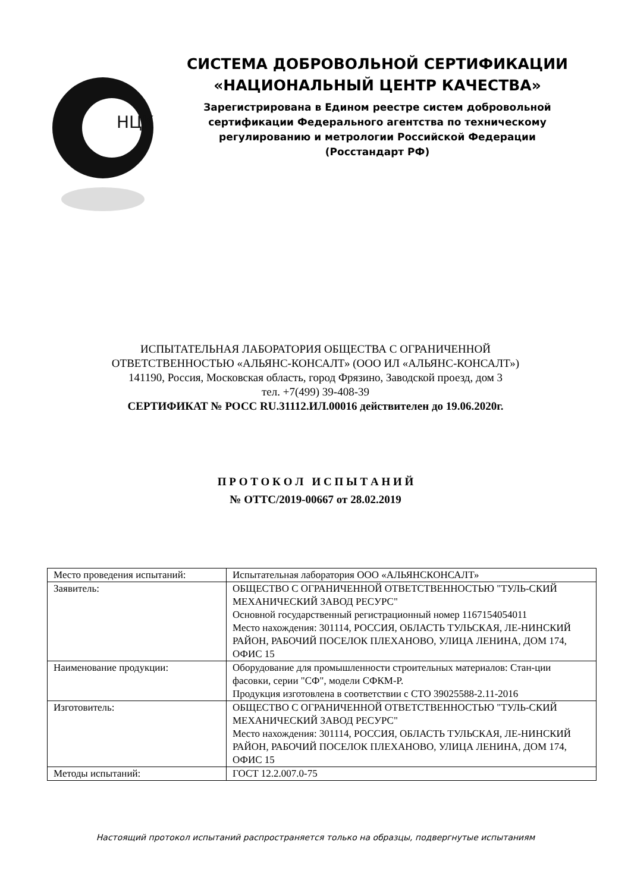НЦК
СИСТЕМА ДОБРОВОЛЬНОЙ СЕРТИФИКАЦИИ
«НАЦИОНАЛЬНЫЙ ЦЕНТР КАЧЕСТВА»
Зарегистрирована в Едином реестре систем добровольной
сертификации Федерального агентства по техническому
регулированию и метрологии Российской Федерации
(Росстандарт РФ)
ИСПЫТАТЕЛЬНАЯ ЛАБОРАТОРИЯ ОБЩЕСТВА С ОГРАНИЧЕННОЙ
ОТВЕТСТВЕННОСТЬЮ «АЛЬЯНС-КОНСАЛТ» (ООО ИЛ «АЛЬЯНС-КОНСАЛТ»)
141190, Россия, Московская область, город Фрязино, Заводской проезд, дом 3
тел. +7(499) 39-408-39
СЕРТИФИКАТ № РОСС RU.31112.ИЛ.00016 действителен до 19.06.2020г.
П Р О Т О К О Л И С П Ы Т А Н И Й
№ ОТТС/2019-00667 от 28.02.2019
| Место проведения испытаний: | Испытательная лаборатория ООО «АЛЬЯНСКОНСАЛТ» |
| Заявитель: | ОБЩЕСТВО С ОГРАНИЧЕННОЙ ОТВЕТСТВЕННОСТЬЮ "ТУЛЬ-СКИЙ МЕХАНИЧЕСКИЙ ЗАВОД РЕСУРС" Основной государственный регистрационный номер 1167154054011 Место нахождения: 301114, РОССИЯ, ОБЛАСТЬ ТУЛЬСКАЯ, ЛЕ-НИНСКИЙ РАЙОН, РАБОЧИЙ ПОСЕЛОК ПЛЕХАНОВО, УЛИЦА ЛЕНИНА, ДОМ 174, ОФИС 15 |
| Наименование продукции: | Оборудование для промышленности строительных материалов: Стан-ции фасовки, серии "СФ", модели СФКМ-Р. Продукция изготовлена в соответствии с СТО 39025588-2.11-2016 |
| Изготовитель: | ОБЩЕСТВО С ОГРАНИЧЕННОЙ ОТВЕТСТВЕННОСТЬЮ "ТУЛЬ-СКИЙ МЕХАНИЧЕСКИЙ ЗАВОД РЕСУРС" Место нахождения: 301114, РОССИЯ, ОБЛАСТЬ ТУЛЬСКАЯ, ЛЕ-НИНСКИЙ РАЙОН, РАБОЧИЙ ПОСЕЛОК ПЛЕХАНОВО, УЛИЦА ЛЕНИНА, ДОМ 174, ОФИС 15 |
| Методы испытаний: | ГОСТ 12.2.007.0-75 |
Настоящий протокол испытаний распространяется только на образцы, подвергнутые испытаниям